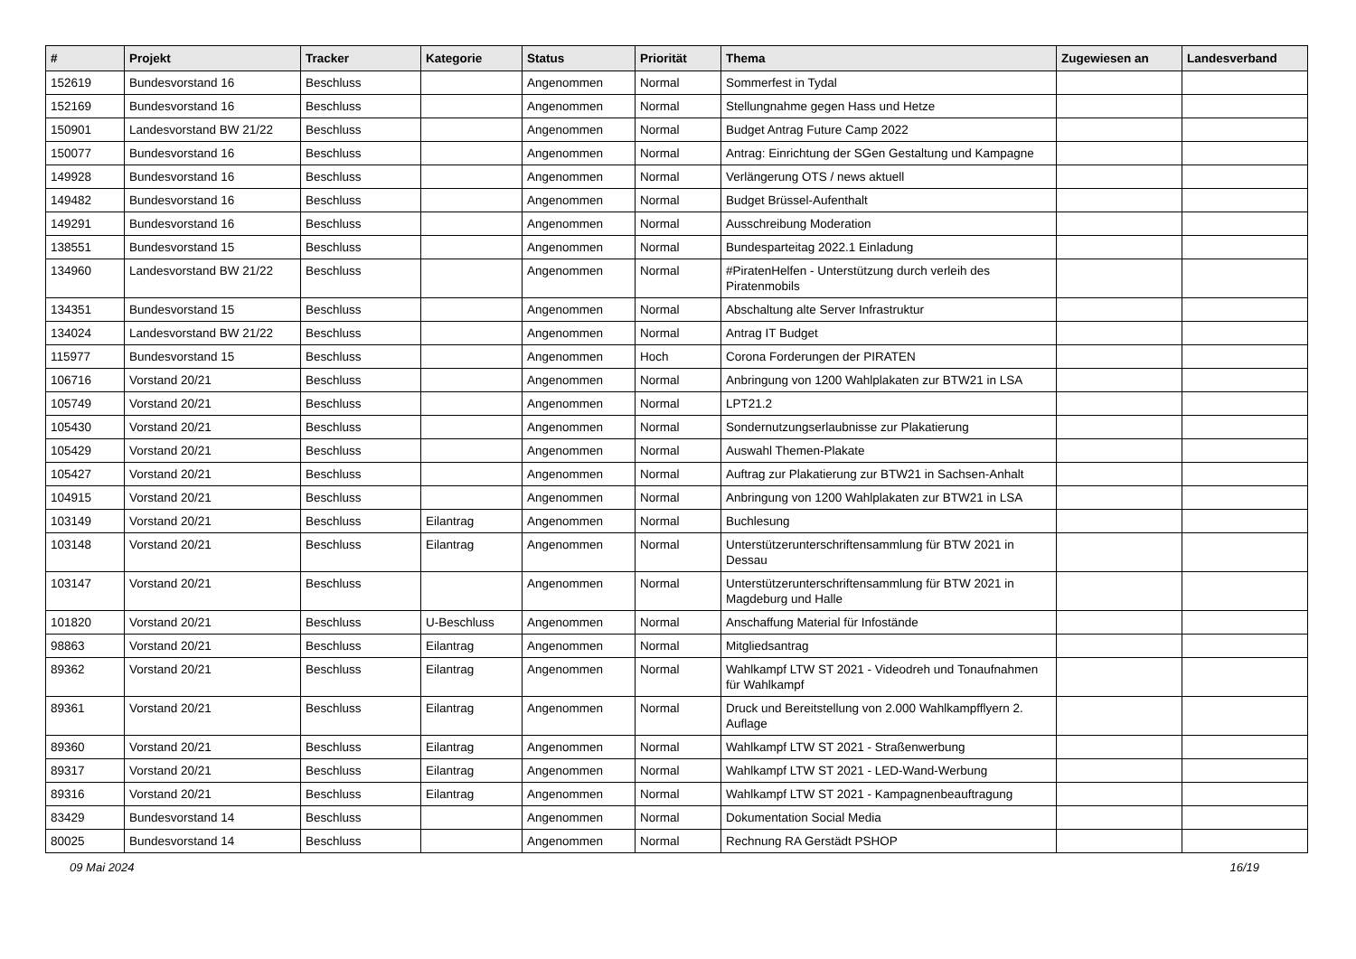| # | Projekt | Tracker | Kategorie | Status | Priorität | Thema | Zugewiesen an | Landesverband |
| --- | --- | --- | --- | --- | --- | --- | --- | --- |
| 152619 | Bundesvorstand 16 | Beschluss | | Angenommen | Normal | Sommerfest in Tydal | | |
| 152169 | Bundesvorstand 16 | Beschluss | | Angenommen | Normal | Stellungnahme gegen Hass und Hetze | | |
| 150901 | Landesvorstand BW 21/22 | Beschluss | | Angenommen | Normal | Budget Antrag Future Camp 2022 | | |
| 150077 | Bundesvorstand 16 | Beschluss | | Angenommen | Normal | Antrag: Einrichtung der SGen Gestaltung und Kampagne | | |
| 149928 | Bundesvorstand 16 | Beschluss | | Angenommen | Normal | Verlängerung OTS / news aktuell | | |
| 149482 | Bundesvorstand 16 | Beschluss | | Angenommen | Normal | Budget Brüssel-Aufenthalt | | |
| 149291 | Bundesvorstand 16 | Beschluss | | Angenommen | Normal | Ausschreibung Moderation | | |
| 138551 | Bundesvorstand 15 | Beschluss | | Angenommen | Normal | Bundesparteitag 2022.1 Einladung | | |
| 134960 | Landesvorstand BW 21/22 | Beschluss | | Angenommen | Normal | #PiratenHelfen - Unterstützung durch verleih des Piratenmobils | | |
| 134351 | Bundesvorstand 15 | Beschluss | | Angenommen | Normal | Abschaltung alte Server Infrastruktur | | |
| 134024 | Landesvorstand BW 21/22 | Beschluss | | Angenommen | Normal | Antrag IT Budget | | |
| 115977 | Bundesvorstand 15 | Beschluss | | Angenommen | Hoch | Corona Forderungen der PIRATEN | | |
| 106716 | Vorstand 20/21 | Beschluss | | Angenommen | Normal | Anbringung von 1200 Wahlplakaten zur BTW21 in LSA | | |
| 105749 | Vorstand 20/21 | Beschluss | | Angenommen | Normal | LPT21.2 | | |
| 105430 | Vorstand 20/21 | Beschluss | | Angenommen | Normal | Sondernutzungserlaubnisse zur Plakatierung | | |
| 105429 | Vorstand 20/21 | Beschluss | | Angenommen | Normal | Auswahl Themen-Plakate | | |
| 105427 | Vorstand 20/21 | Beschluss | | Angenommen | Normal | Auftrag zur Plakatierung zur BTW21 in Sachsen-Anhalt | | |
| 104915 | Vorstand 20/21 | Beschluss | | Angenommen | Normal | Anbringung von 1200 Wahlplakaten zur BTW21 in LSA | | |
| 103149 | Vorstand 20/21 | Beschluss | Eilantrag | Angenommen | Normal | Buchlesung | | |
| 103148 | Vorstand 20/21 | Beschluss | Eilantrag | Angenommen | Normal | Unterstützerunterschriftensammlung für BTW 2021 in Dessau | | |
| 103147 | Vorstand 20/21 | Beschluss | | Angenommen | Normal | Unterstützerunterschriftensammlung für BTW 2021 in Magdeburg und Halle | | |
| 101820 | Vorstand 20/21 | Beschluss | U-Beschluss | Angenommen | Normal | Anschaffung Material für Infostände | | |
| 98863 | Vorstand 20/21 | Beschluss | Eilantrag | Angenommen | Normal | Mitgliedsantrag | | |
| 89362 | Vorstand 20/21 | Beschluss | Eilantrag | Angenommen | Normal | Wahlkampf LTW ST 2021 - Videodreh und Tonaufnahmen für Wahlkampf | | |
| 89361 | Vorstand 20/21 | Beschluss | Eilantrag | Angenommen | Normal | Druck und Bereitstellung von 2.000 Wahlkampfflyern 2. Auflage | | |
| 89360 | Vorstand 20/21 | Beschluss | Eilantrag | Angenommen | Normal | Wahlkampf LTW ST 2021 - Straßenwerbung | | |
| 89317 | Vorstand 20/21 | Beschluss | Eilantrag | Angenommen | Normal | Wahlkampf LTW ST 2021 - LED-Wand-Werbung | | |
| 89316 | Vorstand 20/21 | Beschluss | Eilantrag | Angenommen | Normal | Wahlkampf LTW ST 2021 - Kampagnenbeauftragung | | |
| 83429 | Bundesvorstand 14 | Beschluss | | Angenommen | Normal | Dokumentation Social Media | | |
| 80025 | Bundesvorstand 14 | Beschluss | | Angenommen | Normal | Rechnung RA Gerstädt PSHOP | | |
09 Mai 2024 16/19